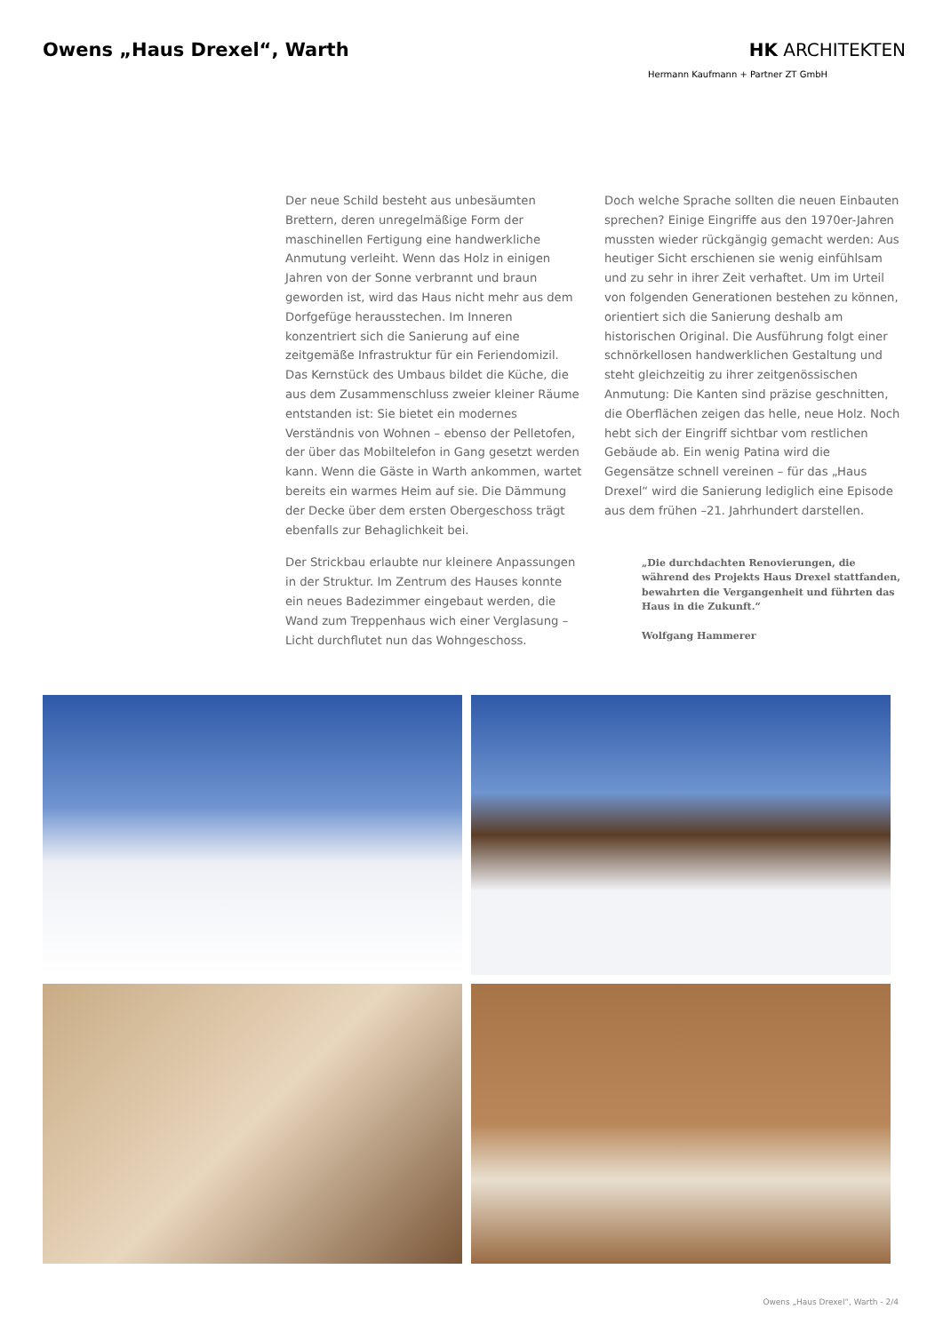Owens „Haus Drexel“, Warth HK ARCHITEKTEN
Hermann Kaufmann + Partner ZT GmbH
Der neue Schild besteht aus unbesäumten Brettern, deren unregelmäßige Form der maschinellen Fertigung eine handwerkliche Anmutung verleiht. Wenn das Holz in einigen Jahren von der Sonne verbrannt und braun geworden ist, wird das Haus nicht mehr aus dem Dorfgefüge herausstechen. Im Inneren konzentriert sich die Sanierung auf eine zeitgemäße Infrastruktur für ein Feriendomizil. Das Kernstück des Umbaus bildet die Küche, die aus dem Zusammenschluss zweier kleiner Räume entstanden ist: Sie bietet ein modernes Verständnis von Wohnen – ebenso der Pelletofen, der über das Mobiltelefon in Gang gesetzt werden kann. Wenn die Gäste in Warth ankommen, wartet bereits ein warmes Heim auf sie. Die Dämmung der Decke über dem ersten Obergeschoss trägt ebenfalls zur Behaglichkeit bei.
Der Strickbau erlaubte nur kleinere Anpassungen in der Struktur. Im Zentrum des Hauses konnte ein neues Badezimmer eingebaut werden, die Wand zum Treppenhaus wich einer Verglasung – Licht durchflutet nun das Wohngeschoss.
Doch welche Sprache sollten die neuen Einbauten sprechen? Einige Eingriffe aus den 1970er-Jahren mussten wieder rückgängig gemacht werden: Aus heutiger Sicht erschienen sie wenig einfühlsam und zu sehr in ihrer Zeit verhaftet. Um im Urteil von folgenden Generationen bestehen zu können, orientiert sich die Sanierung deshalb am historischen Original. Die Ausführung folgt einer schnörkellosen handwerklichen Gestaltung und steht gleichzeitig zu ihrer zeitgenössischen Anmutung: Die Kanten sind präzise geschnitten, die Oberflächen zeigen das helle, neue Holz. Noch hebt sich der Eingriff sichtbar vom restlichen Gebäude ab. Ein wenig Patina wird die Gegensätze schnell vereinen – für das „Haus Drexel“ wird die Sanierung lediglich eine Episode aus dem frühen –21. Jahrhundert darstellen.
„Die durchdachten Renovierungen, die während des Projekts Haus Drexel stattfanden, bewahrten die Vergangenheit und führten das Haus in die Zukunft.“
Wolfgang Hammerer
Owens „Haus Drexel“, Warth - 2/4